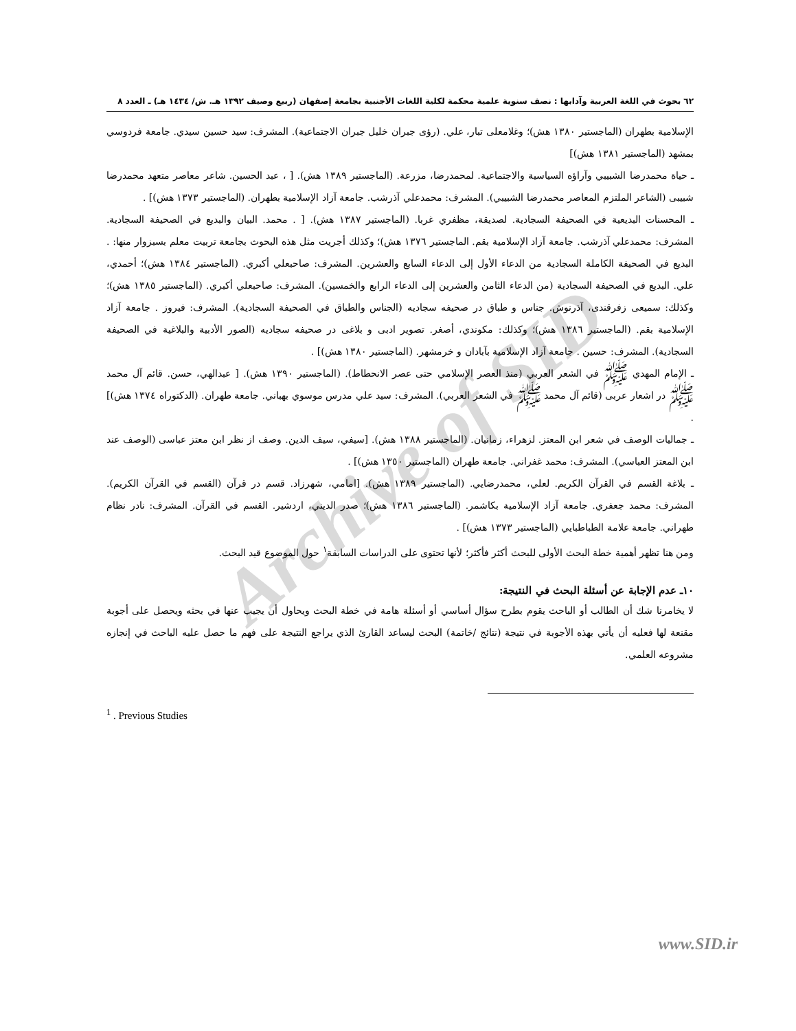Archive of SID
٦٢ بحوث في اللغة العربية وآدابها : نصف سنوية علمية محكمة لكلية اللغات الأجنبية بجامعة إصفهان (ربيع وصيف ١٣٩٢ هـ. ش/ ١٤٣٤ هـ) ـ العدد ٨
الإسلامية بطهران (الماجستير ١٣٨٠ هش)؛ وغلامعلى تبار، علي. (رؤى جبران خليل جبران الاجتماعية). المشرف: سيد حسين سيدي. جامعة فردوسي بمشهد (الماجستير ١٣٨١ هش)]
ـ حياة محمدرضا الشبيبي وآراؤه السياسية والاجتماعية. لمحمدرضا، مزرعة. (الماجستير ١٣٨٩ هش). [ ، عبد الحسين. شاعر معاصر متعهد محمدرضا شبيبى (الشاعر الملتزم المعاصر محمدرضا الشبيبي). المشرف: محمدعلي آذرشب. جامعة آزاد الإسلامية بطهران. (الماجستير ١٣٧٣ هش)] .
ـ المحسنات البديعية في الصحيفة السجادية. لصديقة، مظفري غربا. (الماجستير ١٣٨٧ هش). [ . محمد. البيان والبديع في الصحيفة السجادية. المشرف: محمدعلي آذرشب. جامعة آزاد الإسلامية بقم. الماجستير ١٣٧٦ هش)؛ وكذلك أجريت مثل هذه البحوث بجامعة تربيت معلم بسبزوار منها: . البديع في الصحيفة الكاملة السجادية من الدعاء الأول إلى الدعاء السابع والعشرين. المشرف: صاحبعلي أكبري. (الماجستير ١٣٨٤ هش)؛ أحمدي، علي. البديع في الصحيفة السجادية (من الدعاء الثامن والعشرين إلى الدعاء الرابع والخمسين). المشرف: صاحبعلي أكبري. (الماجستير ١٣٨٥ هش)؛ وكذلك: سميعى زفرقندى، آذرنوش. جناس و طباق در صحيفه سجاديه (الجناس والطباق في الصحيفة السجادية). المشرف: فيروز . جامعة آزاد الإسلامية بقم. (الماجستير ١٣٨٦ هش)؛ وكذلك: مكوندي، أصغر. تصوير ادبى و بلاغى در صحيفه سجاديه (الصور الأدبية والبلاغية في الصحيفة السجادية). المشرف: حسين . جامعة آزاد الإسلامية بآبادان و خرمشهر. (الماجستير ١٣٨٠ هش)] .
ـ الإمام المهدي ﷺ في الشعر العربي (منذ العصر الإسلامي حتى عصر الانحطاط). (الماجستير ١٣٩٠ هش). [ عبدالهي، حسن. قائم آل محمد ﷺ در اشعار عربى (قائم آل محمد ﷺ في الشعر العربي). المشرف: سيد علي مدرس موسوي بهباني. جامعة طهران. (الدكتوراه ١٣٧٤ هش)] .
ـ جماليات الوصف في شعر ابن المعتز. لزهراء، زمانيان. (الماجستير ١٣٨٨ هش). [سيفي، سيف الدين. وصف از نظر ابن معتز عباسى (الوصف عند ابن المعتز العباسي). المشرف: محمد غفراني. جامعة طهران (الماجستير ١٣٥٠ هش)] .
ـ بلاغة القسم في القرآن الكريم. لعلي، محمدرضايي. (الماجستير ١٣٨٩ هش). [امامي، شهرزاد. قسم در قرآن (القسم في القرآن الكريم). المشرف: محمد جعفري. جامعة آزاد الإسلامية بكاشمر. (الماجستير ١٣٨٦ هش)؛ صدر الديني، اردشير. القسم في القرآن. المشرف: نادر نظام طهراني. جامعة علامة الطباطبايي (الماجستير ١٣٧٣ هش)] .
ومن هنا تظهر أهمية خطة البحث الأولى للبحث أكثر فأكثر؛ لأنها تحتوى على الدراسات السابقة<sup>١</sup> حول الموضوع قيد البحث.
١٠ـ عدم الإجابة عن أسئلة البحث في النتيجة:
لا يخامرنا شك أن الطالب أو الباحث يقوم بطرح سؤال أساسي أو أسئلة هامة في خطة البحث ويحاول أن يجيب عنها في بحثه ويحصل على أجوبة مقنعة لها فعليه أن يأتي بهذه الأجوبة في نتيجة (نتائج /خاتمة) البحث ليساعد القارئ الذي يراجع النتيجة على فهم ما حصل عليه الباحث في إنجازه مشروعه العلمي.
<sup>1</sup> . Previous Studies
www.SID.ir